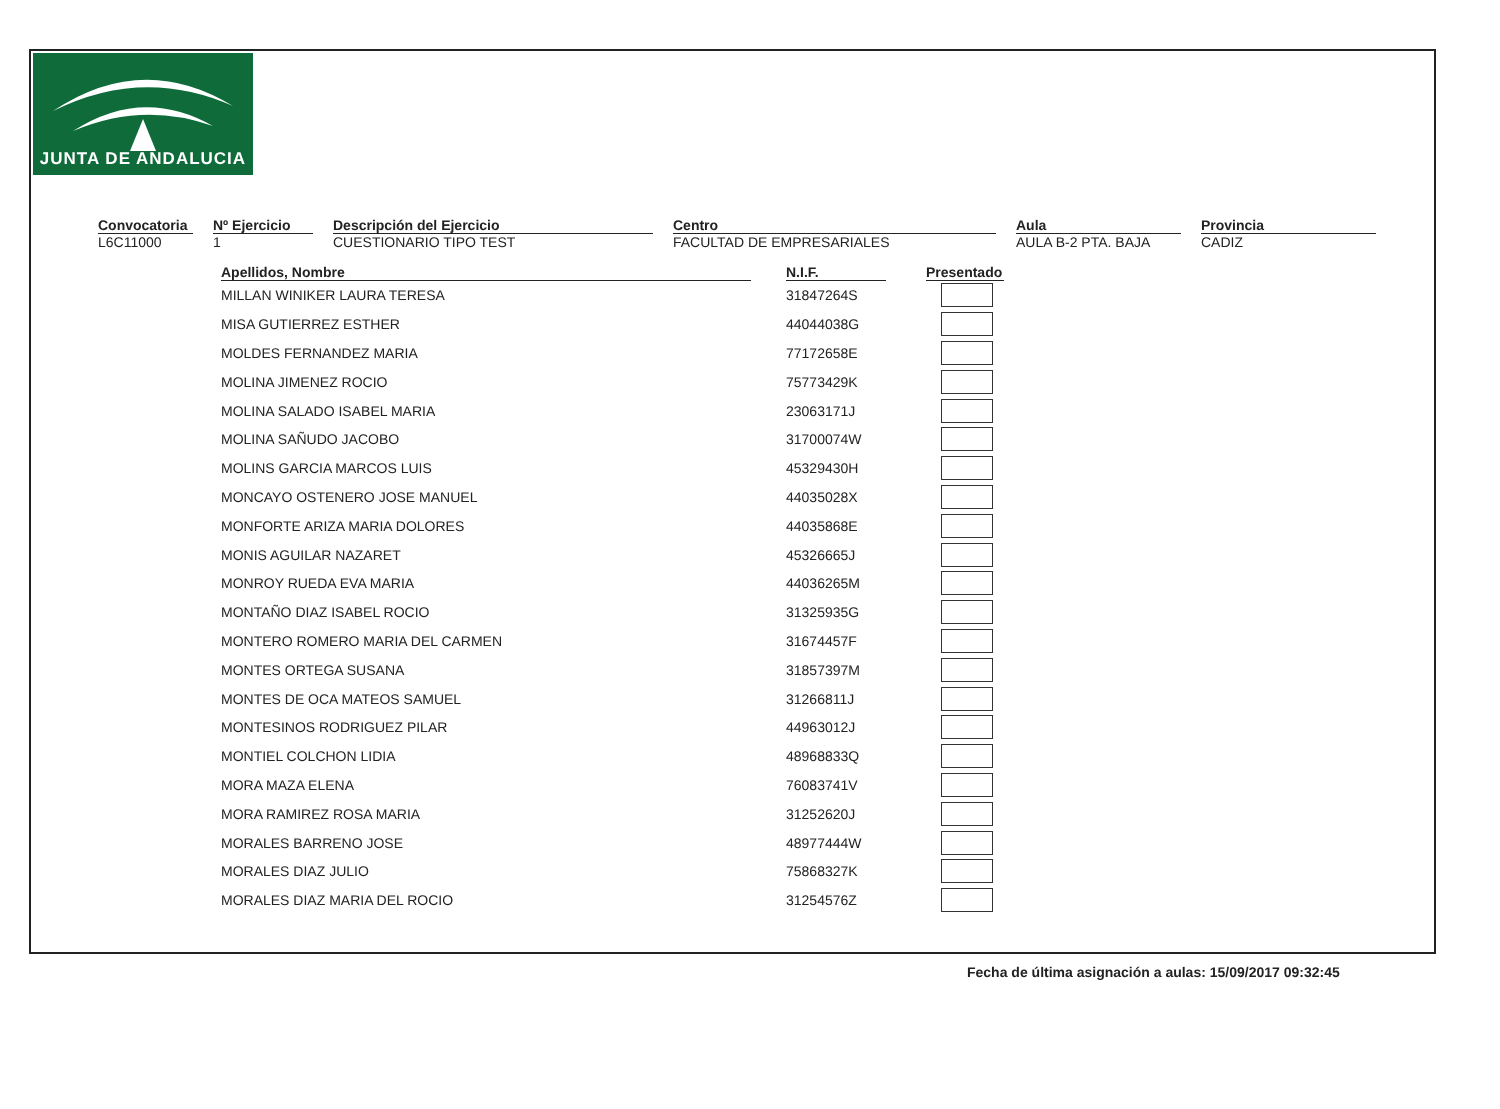JUNTA DE ANDALUCIA
Convocatoria
L6C11000
Nº Ejercicio
1
Descripción del Ejercicio
CUESTIONARIO TIPO TEST
Centro
FACULTAD DE EMPRESARIALES
Aula
AULA B-2 PTA. BAJA
Provincia
CADIZ
| Apellidos, Nombre | | N.I.F. | | Presentado |
| --- | --- | --- | --- | --- |
| MILLAN WINIKER LAURA TERESA | | 31847264S | | |
| MISA GUTIERREZ ESTHER | | 44044038G | | |
| MOLDES FERNANDEZ MARIA | | 77172658E | | |
| MOLINA JIMENEZ ROCIO | | 75773429K | | |
| MOLINA SALADO ISABEL MARIA | | 23063171J | | |
| MOLINA SAÑUDO JACOBO | | 31700074W | | |
| MOLINS GARCIA MARCOS LUIS | | 45329430H | | |
| MONCAYO OSTENERO JOSE MANUEL | | 44035028X | | |
| MONFORTE ARIZA MARIA DOLORES | | 44035868E | | |
| MONIS AGUILAR NAZARET | | 45326665J | | |
| MONROY RUEDA EVA MARIA | | 44036265M | | |
| MONTAÑO DIAZ ISABEL ROCIO | | 31325935G | | |
| MONTERO ROMERO MARIA DEL CARMEN | | 31674457F | | |
| MONTES ORTEGA SUSANA | | 31857397M | | |
| MONTES DE OCA MATEOS SAMUEL | | 31266811J | | |
| MONTESINOS RODRIGUEZ PILAR | | 44963012J | | |
| MONTIEL COLCHON LIDIA | | 48968833Q | | |
| MORA MAZA ELENA | | 76083741V | | |
| MORA RAMIREZ ROSA MARIA | | 31252620J | | |
| MORALES BARRENO JOSE | | 48977444W | | |
| MORALES DIAZ JULIO | | 75868327K | | |
| MORALES DIAZ MARIA DEL ROCIO | | 31254576Z | | |
Fecha de última asignación a aulas: 15/09/2017 09:32:45